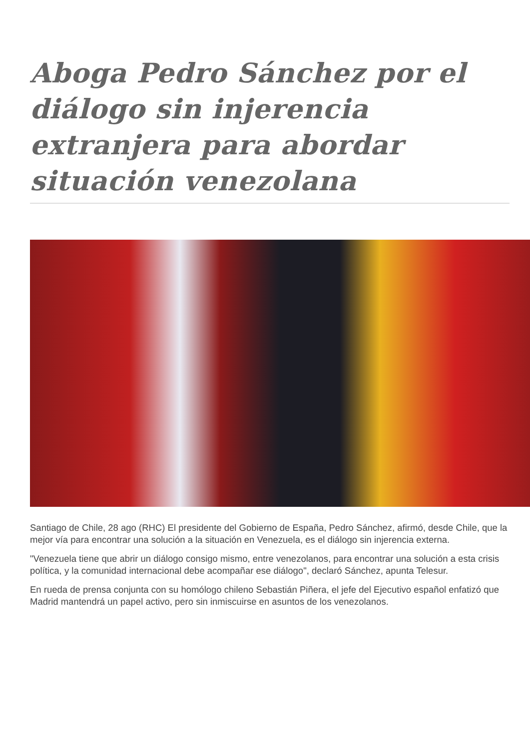Aboga Pedro Sánchez por el diálogo sin injerencia extranjera para abordar situación venezolana
Santiago de Chile, 28 ago (RHC) El presidente del Gobierno de España, Pedro Sánchez, afirmó, desde Chile, que la mejor vía para encontrar una solución a la situación en Venezuela, es el diálogo sin injerencia externa.
"Venezuela tiene que abrir un diálogo consigo mismo, entre venezolanos, para encontrar una solución a esta crisis política, y la comunidad internacional debe acompañar ese diálogo", declaró Sánchez, apunta Telesur.
En rueda de prensa conjunta con su homólogo chileno Sebastián Piñera, el jefe del Ejecutivo español enfatizó que Madrid mantendrá un papel activo, pero sin inmiscuirse en asuntos de los venezolanos.